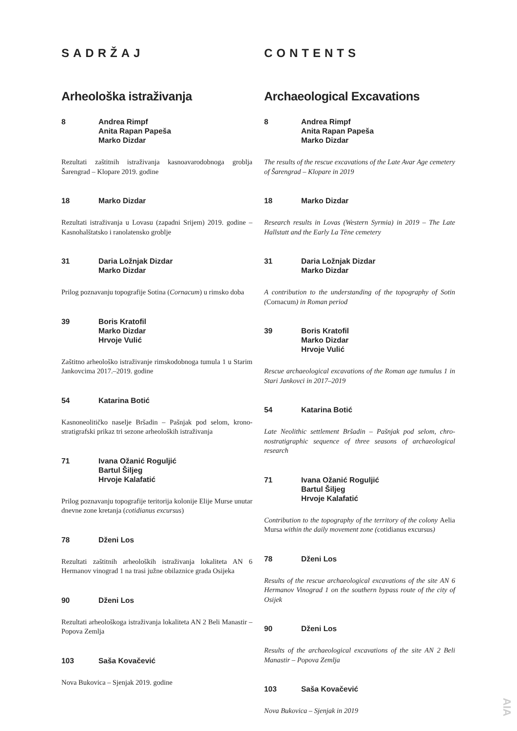SADRŽAJ
Arheološka istraživanja
8 Andrea Rimpf
Anita Rapan Papeša
Marko Dizdar
Rezultati zaštitnih istraživanja kasnoavarodobnoga groblja Šarengrad – Klopare 2019. godine
18 Marko Dizdar
Rezultati istraživanja u Lovasu (zapadni Srijem) 2019. godine – Kasnohalštatsko i ranolatensko groblje
31 Daria Ložnjak Dizdar
Marko Dizdar
Prilog poznavanju topografije Sotina (Cornacum) u rimsko doba
39 Boris Kratofil
Marko Dizdar
Hrvoje Vulić
Zaštitno arheološko istraživanje rimskodobnoga tumula 1 u Starim Jankovcima 2017.–2019. godine
54 Katarina Botić
Kasnoneolitičko naselje Bršadin – Pašnjak pod selom, krono-stratigrafski prikaz tri sezone arheoloških istraživanja
71 Ivana Ožanić Roguljić
Bartul Šiljeg
Hrvoje Kalafatić
Prilog poznavanju topografije teritorija kolonije Elije Murse unutar dnevne zone kretanja (cotidianus excursus)
78 Dženi Los
Rezultati zaštitnih arheoloških istraživanja lokaliteta AN 6 Hermanov vinograd 1 na trasi južne obilaznice grada Osijeka
90 Dženi Los
Rezultati arheološkoga istraživanja lokaliteta AN 2 Beli Manastir – Popova Zemlja
103 Saša Kovačević
Nova Bukovica – Sjenjak 2019. godine
CONTENTS
Archaeological Excavations
8 Andrea Rimpf
Anita Rapan Papeša
Marko Dizdar
The results of the rescue excavations of the Late Avar Age cemetery of Šarengrad – Klopare in 2019
18 Marko Dizdar
Research results in Lovas (Western Syrmia) in 2019 – The Late Hallstatt and the Early La Tène cemetery
31 Daria Ložnjak Dizdar
Marko Dizdar
A contribution to the understanding of the topography of Sotin (Cornacum) in Roman period
39 Boris Kratofil
Marko Dizdar
Hrvoje Vulić
Rescue archaeological excavations of the Roman age tumulus 1 in Stari Jankovci in 2017–2019
54 Katarina Botić
Late Neolithic settlement Bršadin – Pašnjak pod selom, chro-nostratigraphic sequence of three seasons of archaeological research
71 Ivana Ožanić Roguljić
Bartul Šiljeg
Hrvoje Kalafatić
Contribution to the topography of the territory of the colony Aelia Mursa within the daily movement zone (cotidianus excursus)
78 Dženi Los
Results of the rescue archaeological excavations of the site AN 6 Hermanov Vinograd 1 on the southern bypass route of the city of Osijek
90 Dženi Los
Results of the archaeological excavations of the site AN 2 Beli Manastir – Popova Zemlja
103 Saša Kovačević
Nova Bukovica – Sjenjak in 2019
AIA